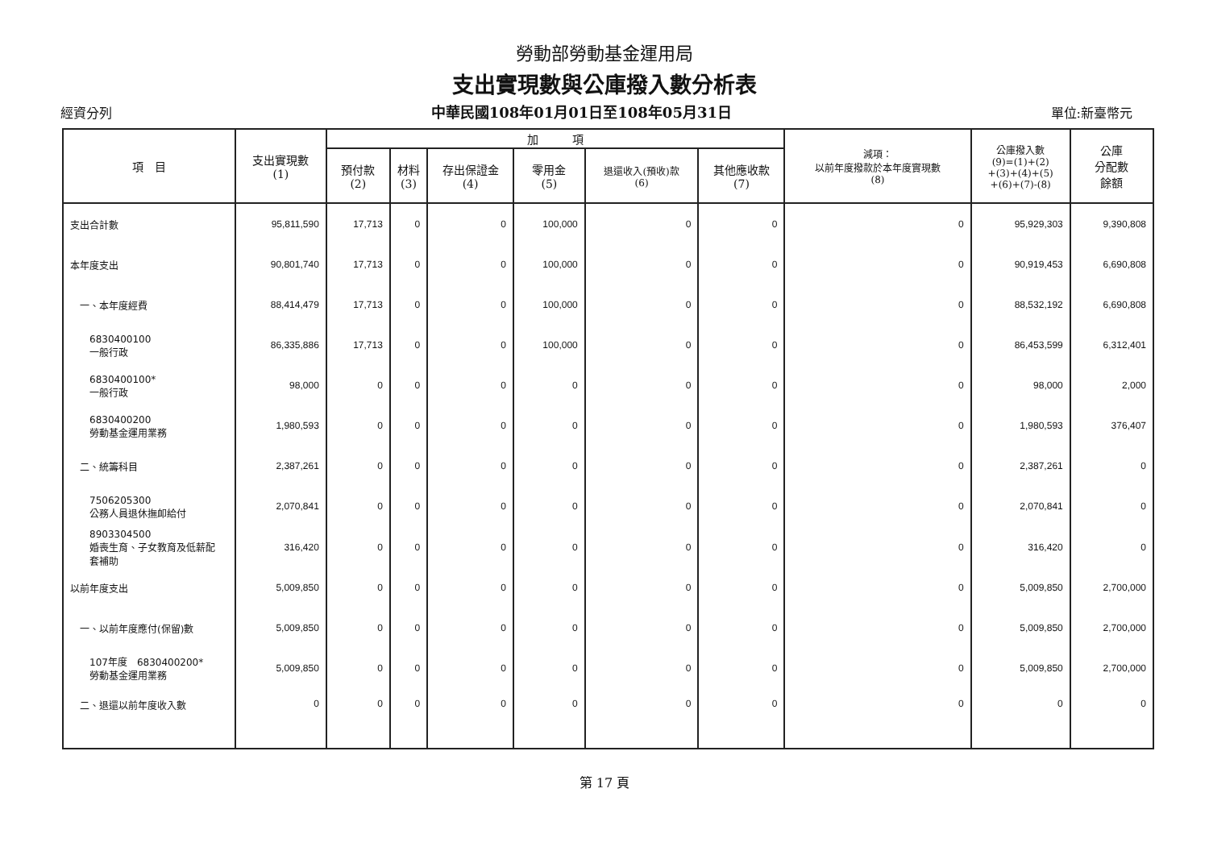勞動部勞動基金運用局
支出實現數與公庫撥入數分析表
經資分列 中華民國108年01月01日至108年05月31日 單位:新臺幣元
| 項 目 | 支出實現數 (1) | 加 項 | | | | | | 減項： 以前年度撥款於本年度實現數 (8) | 公庫撥入數 (9)=(1)+(2) +(3)+(4)+(5) +(6)+(7)-(8) | 公庫 分配數 餘額 |
| --- | --- | --- | --- | --- | --- | --- | --- | --- | --- | --- |
| | | 預付款 (2) | 材料 (3) | 存出保證金 (4) | 零用金 (5) | 退還收入(預收)款 (6) | 其他應收款 (7) | | | |
| 支出合計數 | 95,811,590 | 17,713 | 0 | 0 | 100,000 | 0 | 0 | 0 | 95,929,303 | 9,390,808 |
| 本年度支出 | 90,801,740 | 17,713 | 0 | 0 | 100,000 | 0 | 0 | 0 | 90,919,453 | 6,690,808 |
| 一、本年度經費 | 88,414,479 | 17,713 | 0 | 0 | 100,000 | 0 | 0 | 0 | 88,532,192 | 6,690,808 |
| 6830400100 一般行政 | 86,335,886 | 17,713 | 0 | 0 | 100,000 | 0 | 0 | 0 | 86,453,599 | 6,312,401 |
| 6830400100* 一般行政 | 98,000 | 0 | 0 | 0 | 0 | 0 | 0 | 0 | 98,000 | 2,000 |
| 6830400200 勞動基金運用業務 | 1,980,593 | 0 | 0 | 0 | 0 | 0 | 0 | 0 | 1,980,593 | 376,407 |
| 二、統籌科目 | 2,387,261 | 0 | 0 | 0 | 0 | 0 | 0 | 0 | 2,387,261 | 0 |
| 7506205300 公務人員退休撫卹給付 | 2,070,841 | 0 | 0 | 0 | 0 | 0 | 0 | 0 | 2,070,841 | 0 |
| 8903304500 婚喪生育、子女教育及低薪配 套補助 | 316,420 | 0 | 0 | 0 | 0 | 0 | 0 | 0 | 316,420 | 0 |
| 以前年度支出 | 5,009,850 | 0 | 0 | 0 | 0 | 0 | 0 | 0 | 5,009,850 | 2,700,000 |
| 一、以前年度應付(保留)數 | 5,009,850 | 0 | 0 | 0 | 0 | 0 | 0 | 0 | 5,009,850 | 2,700,000 |
| 107年度 6830400200* 勞動基金運用業務 | 5,009,850 | 0 | 0 | 0 | 0 | 0 | 0 | 0 | 5,009,850 | 2,700,000 |
| 二、退還以前年度收入數 | 0 | 0 | 0 | 0 | 0 | 0 | 0 | 0 | 0 | 0 |
第 17 頁